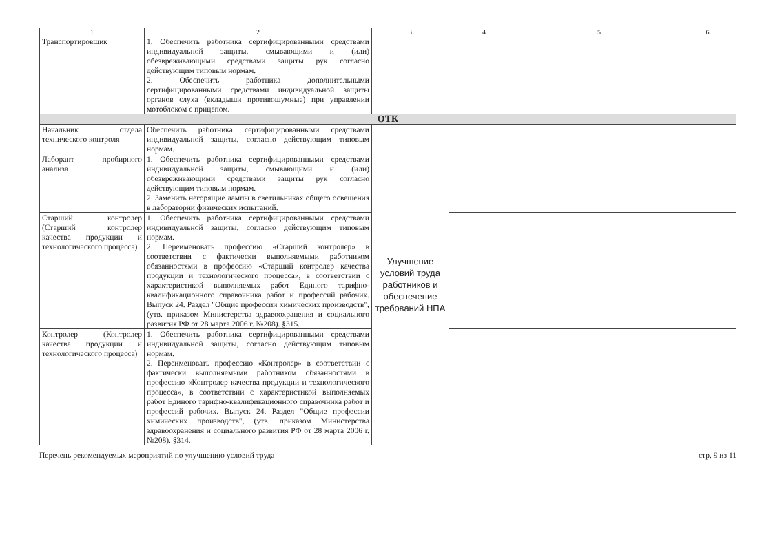| 1 | 2 | 3 | 4 | 5 | 6 |
| --- | --- | --- | --- | --- | --- |
| Транспортировщик | 1. Обеспечить работника сертифицированными средствами индивидуальной защиты, смывающими и (или) обезвреживающими средствами защиты рук согласно действующим типовым нормам. 2. Обеспечить работника дополнительными сертифицированными средствами индивидуальной защиты органов слуха (вкладыши противошумные) при управлении мотоблоком с прицепом. | | | | |
| ОТК | | | | | |
| Начальник отдела технического контроля | Обеспечить работника сертифицированными средствами индивидуальной защиты, согласно действующим типовым нормам. | Улучшение условий труда работников и обеспечение требований НПА | | | |
| Лаборант пробирного анализа | 1. Обеспечить работника сертифицированными средствами индивидуальной защиты, смывающими и (или) обезвреживающими средствами защиты рук согласно действующим типовым нормам. 2. Заменить негорящие лампы в светильниках общего освещения в лаборатории физических испытаний. | | | | |
| Старший контролер (Старший контролер качества продукции и технологического процесса) | 1. Обеспечить работника сертифицированными средствами индивидуальной защиты, согласно действующим типовым нормам. 2. Переименовать профессию «Старший контролер» в соответствии с фактически выполняемыми работником обязанностями в профессию «Старший контролер качества продукции и технологического процесса», в соответствии с характеристикой выполняемых работ Единого тарифно-квалификационного справочника работ и профессий рабочих. Выпуск 24. Раздел "Общие профессии химических производств", (утв. приказом Министерства здравоохранения и социального развития РФ от 28 марта 2006 г. №208). §315. | | | | |
| Контролер (Контролер качества продукции и технологического процесса) | 1. Обеспечить работника сертифицированными средствами индивидуальной защиты, согласно действующим типовым нормам. 2. Переименовать профессию «Контролер» в соответствии с фактически выполняемыми работником обязанностями в профессию «Контролер качества продукции и технологического процесса», в соответствии с характеристикой выполняемых работ Единого тарифно-квалификационного справочника работ и профессий рабочих. Выпуск 24. Раздел "Общие профессии химических производств", (утв. приказом Министерства здравоохранения и социального развития РФ от 28 марта 2006 г. №208). §314. | | | | |
Перечень рекомендуемых мероприятий по улучшению условий труда стр. 9 из 11